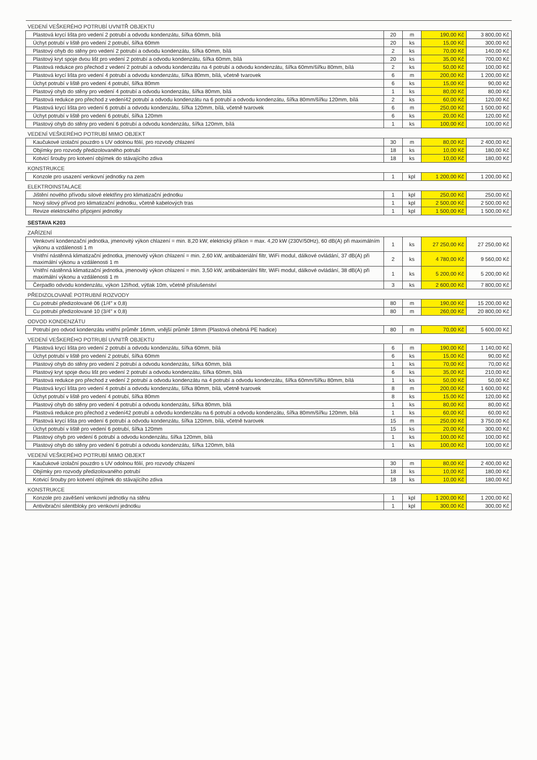| VEDENÍ VEŠKERÉHO POTRUBÍ UVNITŘ OBJEKTU | | | | |
| --- | --- | --- | --- | --- |
| Plastová krycí lišta pro vedení 2 potrubí a odvodu kondenzátu, šířka 60mm, bílá | 20 | m | 190,00 Kč | 3 800,00 Kč |
| Úchyt potrubí v liště pro vedení 2 potrubí, šířka 60mm | 20 | ks | 15,00 Kč | 300,00 Kč |
| Plastový ohyb do stěny pro vedení 2 potrubí a odvodu kondenzátu, šířka 60mm, bílá | 2 | ks | 70,00 Kč | 140,00 Kč |
| Plastový kryt spoje dvou lišt pro vedení 2 potrubí a odvodu kondenzátu, šířka 60mm, bílá | 20 | ks | 35,00 Kč | 700,00 Kč |
| Plastová redukce pro přechod z vedení 2 potrubí a odvodu kondenzátu na 4 potrubí a odvodu kondenzátu, šířka 60mm/šířku 80mm, bílá | 2 | ks | 50,00 Kč | 100,00 Kč |
| Plastová krycí lišta pro vedení 4 potrubí a odvodu kondenzátu, šířka 80mm, bílá, včetně tvarovek | 6 | m | 200,00 Kč | 1 200,00 Kč |
| Úchyt potrubí v liště pro vedení 4 potrubí, šířka 80mm | 6 | ks | 15,00 Kč | 90,00 Kč |
| Plastový ohyb do stěny pro vedení 4 potrubí a odvodu kondenzátu, šířka 80mm, bílá | 1 | ks | 80,00 Kč | 80,00 Kč |
| Plastová redukce pro přechod z vedení42 potrubí a odvodu kondenzátu na 6 potrubí a odvodu kondenzátu, šířka 80mm/šířku 120mm, bílá | 2 | ks | 60,00 Kč | 120,00 Kč |
| Plastová krycí lišta pro vedení 6 potrubí a odvodu kondenzátu, šířka 120mm, bílá, včetně tvarovek | 6 | m | 250,00 Kč | 1 500,00 Kč |
| Úchyt potrubí v liště pro vedení 6 potrubí, šířka 120mm | 6 | ks | 20,00 Kč | 120,00 Kč |
| Plastový ohyb do stěny pro vedení 6 potrubí a odvodu kondenzátu, šířka 120mm, bílá | 1 | ks | 100,00 Kč | 100,00 Kč |
| VEDENÍ VEŠKERÉHO POTRUBÍ MIMO OBJEKT | | | | |
| Kaučukové izolační pouzdro s UV odolnou fólií, pro rozvody chlazení | 30 | m | 80,00 Kč | 2 400,00 Kč |
| Objímky pro rozvody předizolovaného potrubí | 18 | ks | 10,00 Kč | 180,00 Kč |
| Kotvicí šrouby pro kotvení objímek do stávajícího zdiva | 18 | ks | 10,00 Kč | 180,00 Kč |
| KONSTRUKCE | | | | |
| Konzole pro usazení venkovní jednotky na zem | 1 | kpl | 1 200,00 Kč | 1 200,00 Kč |
| ELEKTROINSTALACE | | | | |
| Jištění nového přívodu silové elektřiny pro klimatizační jednotku | 1 | kpl | 250,00 Kč | 250,00 Kč |
| Nový silový přívod pro klimatizační jednotku, včetně kabelových tras | 1 | kpl | 2 500,00 Kč | 2 500,00 Kč |
| Revize elektrického připojení jednotky | 1 | kpl | 1 500,00 Kč | 1 500,00 Kč |
| SESTAVA K203 | | | | |
| ZAŘÍZENÍ | | | | |
| Venkovní kondenzační jednotka, jmenovitý výkon chlazení = min. 8,20 kW, elektrický příkon = max. 4,20 kW (230V/50Hz), 60 dB(A) při maximálním výkonu a vzdálenosti 1 m | 1 | ks | 27 250,00 Kč | 27 250,00 Kč |
| Vnitřní nástěnná klimatizační jednotka, jmenovitý výkon chlazení = min. 2,60 kW, antibakteriální filtr, WiFi modul, dálkové ovládání, 37 dB(A) při maximální výkonu a vzdálenosti 1 m | 2 | ks | 4 780,00 Kč | 9 560,00 Kč |
| Vnitřní nástěnná klimatizační jednotka, jmenovitý výkon chlazení = min. 3,50 kW, antibakteriální filtr, WiFi modul, dálkové ovládání, 38 dB(A) při maximální výkonu a vzdálenosti 1 m | 1 | ks | 5 200,00 Kč | 5 200,00 Kč |
| Čerpadlo odvodu kondenzátu, výkon 12l/hod, výtlak 10m, včetně příslušenství | 3 | ks | 2 600,00 Kč | 7 800,00 Kč |
| PŘEDIZOLOVANÉ POTRUBNÍ ROZVODY | | | | |
| Cu potrubí předizolované 06 (1/4" x 0,8) | 80 | m | 190,00 Kč | 15 200,00 Kč |
| Cu potrubí předizolované 10 (3/4" x 0,8) | 80 | m | 260,00 Kč | 20 800,00 Kč |
| ODVOD KONDENZÁTU | | | | |
| Potrubí pro odvod kondenzátu vnitřní průměr 16mm, vnější průměr 18mm (Plastová ohebná PE hadice) | 80 | m | 70,00 Kč | 5 600,00 Kč |
| VEDENÍ VEŠKERÉHO POTRUBÍ UVNITŘ OBJEKTU | | | | |
| Plastová krycí lišta pro vedení 2 potrubí a odvodu kondenzátu, šířka 60mm, bílá | 6 | m | 190,00 Kč | 1 140,00 Kč |
| Úchyt potrubí v liště pro vedení 2 potrubí, šířka 60mm | 6 | ks | 15,00 Kč | 90,00 Kč |
| Plastový ohyb do stěny pro vedení 2 potrubí a odvodu kondenzátu, šířka 60mm, bílá | 1 | ks | 70,00 Kč | 70,00 Kč |
| Plastový kryt spoje dvou lišt pro vedení 2 potrubí a odvodu kondenzátu, šířka 60mm, bílá | 6 | ks | 35,00 Kč | 210,00 Kč |
| Plastová redukce pro přechod z vedení 2 potrubí a odvodu kondenzátu na 4 potrubí a odvodu kondenzátu, šířka 60mm/šířku 80mm, bílá | 1 | ks | 50,00 Kč | 50,00 Kč |
| Plastová krycí lišta pro vedení 4 potrubí a odvodu kondenzátu, šířka 80mm, bílá, včetně tvarovek | 8 | m | 200,00 Kč | 1 600,00 Kč |
| Úchyt potrubí v liště pro vedení 4 potrubí, šířka 80mm | 8 | ks | 15,00 Kč | 120,00 Kč |
| Plastový ohyb do stěny pro vedení 4 potrubí a odvodu kondenzátu, šířka 80mm, bílá | 1 | ks | 80,00 Kč | 80,00 Kč |
| Plastová redukce pro přechod z vedení42 potrubí a odvodu kondenzátu na 6 potrubí a odvodu kondenzátu, šířka 80mm/šířku 120mm, bílá | 1 | ks | 60,00 Kč | 60,00 Kč |
| Plastová krycí lišta pro vedení 6 potrubí a odvodu kondenzátu, šířka 120mm, bílá, včetně tvarovek | 15 | m | 250,00 Kč | 3 750,00 Kč |
| Úchyt potrubí v liště pro vedení 6 potrubí, šířka 120mm | 15 | ks | 20,00 Kč | 300,00 Kč |
| Plastový ohyb pro vedení 6 potrubí a odvodu kondenzátu, šířka 120mm, bílá | 1 | ks | 100,00 Kč | 100,00 Kč |
| Plastový ohyb do stěny pro vedení 6 potrubí a odvodu kondenzátu, šířka 120mm, bílá | 1 | ks | 100,00 Kč | 100,00 Kč |
| VEDENÍ VEŠKERÉHO POTRUBÍ MIMO OBJEKT | | | | |
| Kaučukové izolační pouzdro s UV odolnou fólií, pro rozvody chlazení | 30 | m | 80,00 Kč | 2 400,00 Kč |
| Objímky pro rozvody předizolovaného potrubí | 18 | ks | 10,00 Kč | 180,00 Kč |
| Kotvicí šrouby pro kotvení objímek do stávajícího zdiva | 18 | ks | 10,00 Kč | 180,00 Kč |
| KONSTRUKCE | | | | |
| Konzole pro zavěšení venkovní jednotky na stěnu | 1 | kpl | 1 200,00 Kč | 1 200,00 Kč |
| Antivibrační silentbloky pro venkovní jednotku | 1 | kpl | 300,00 Kč | 300,00 Kč |